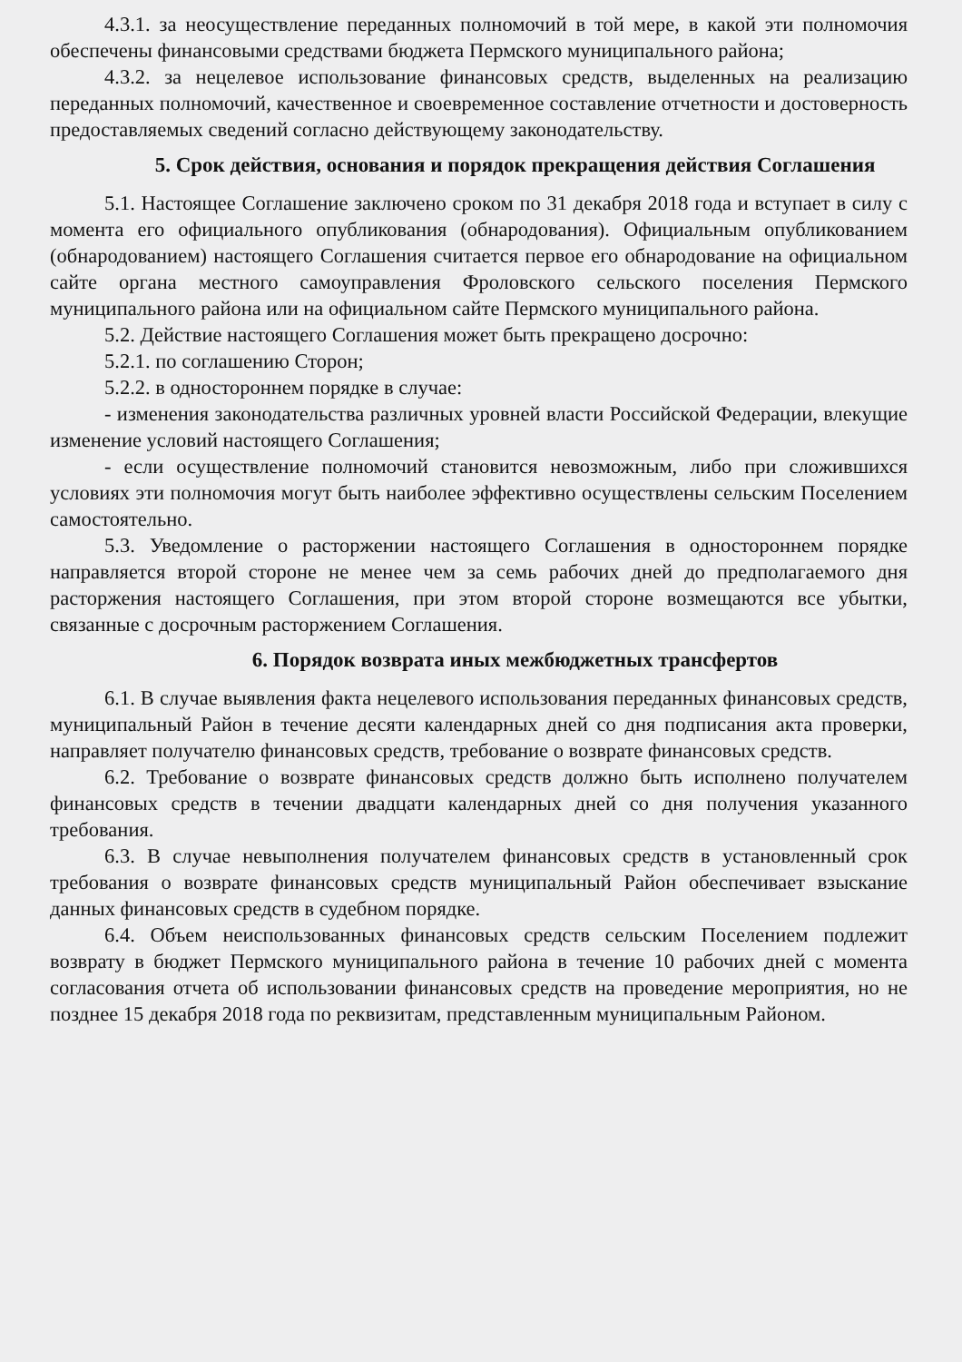4.3.1. за неосуществление переданных полномочий в той мере, в какой эти полномочия обеспечены финансовыми средствами бюджета Пермского муниципального района;
4.3.2. за нецелевое использование финансовых средств, выделенных на реализацию переданных полномочий, качественное и своевременное составление отчетности и достоверность предоставляемых сведений согласно действующему законодательству.
5. Срок действия, основания и порядок прекращения действия Соглашения
5.1. Настоящее Соглашение заключено сроком по 31 декабря 2018 года и вступает в силу с момента его официального опубликования (обнародования). Официальным опубликованием (обнародованием) настоящего Соглашения считается первое его обнародование на официальном сайте органа местного самоуправления Фроловского сельского поселения Пермского муниципального района или на официальном сайте Пермского муниципального района.
5.2. Действие настоящего Соглашения может быть прекращено досрочно:
5.2.1. по соглашению Сторон;
5.2.2. в одностороннем порядке в случае:
- изменения законодательства различных уровней власти Российской Федерации, влекущие изменение условий настоящего Соглашения;
- если осуществление полномочий становится невозможным, либо при сложившихся условиях эти полномочия могут быть наиболее эффективно осуществлены сельским Поселением самостоятельно.
5.3. Уведомление о расторжении настоящего Соглашения в одностороннем порядке направляется второй стороне не менее чем за семь рабочих дней до предполагаемого дня расторжения настоящего Соглашения, при этом второй стороне возмещаются все убытки, связанные с досрочным расторжением Соглашения.
6. Порядок возврата иных межбюджетных трансфертов
6.1. В случае выявления факта нецелевого использования переданных финансовых средств, муниципальный Район в течение десяти календарных дней со дня подписания акта проверки, направляет получателю финансовых средств, требование о возврате финансовых средств.
6.2. Требование о возврате финансовых средств должно быть исполнено получателем финансовых средств в течении двадцати календарных дней со дня получения указанного требования.
6.3. В случае невыполнения получателем финансовых средств в установленный срок требования о возврате финансовых средств муниципальный Район обеспечивает взыскание данных финансовых средств в судебном порядке.
6.4. Объем неиспользованных финансовых средств сельским Поселением подлежит возврату в бюджет Пермского муниципального района в течение 10 рабочих дней с момента согласования отчета об использовании финансовых средств на проведение мероприятия, но не позднее 15 декабря 2018 года по реквизитам, представленным муниципальным Районом.